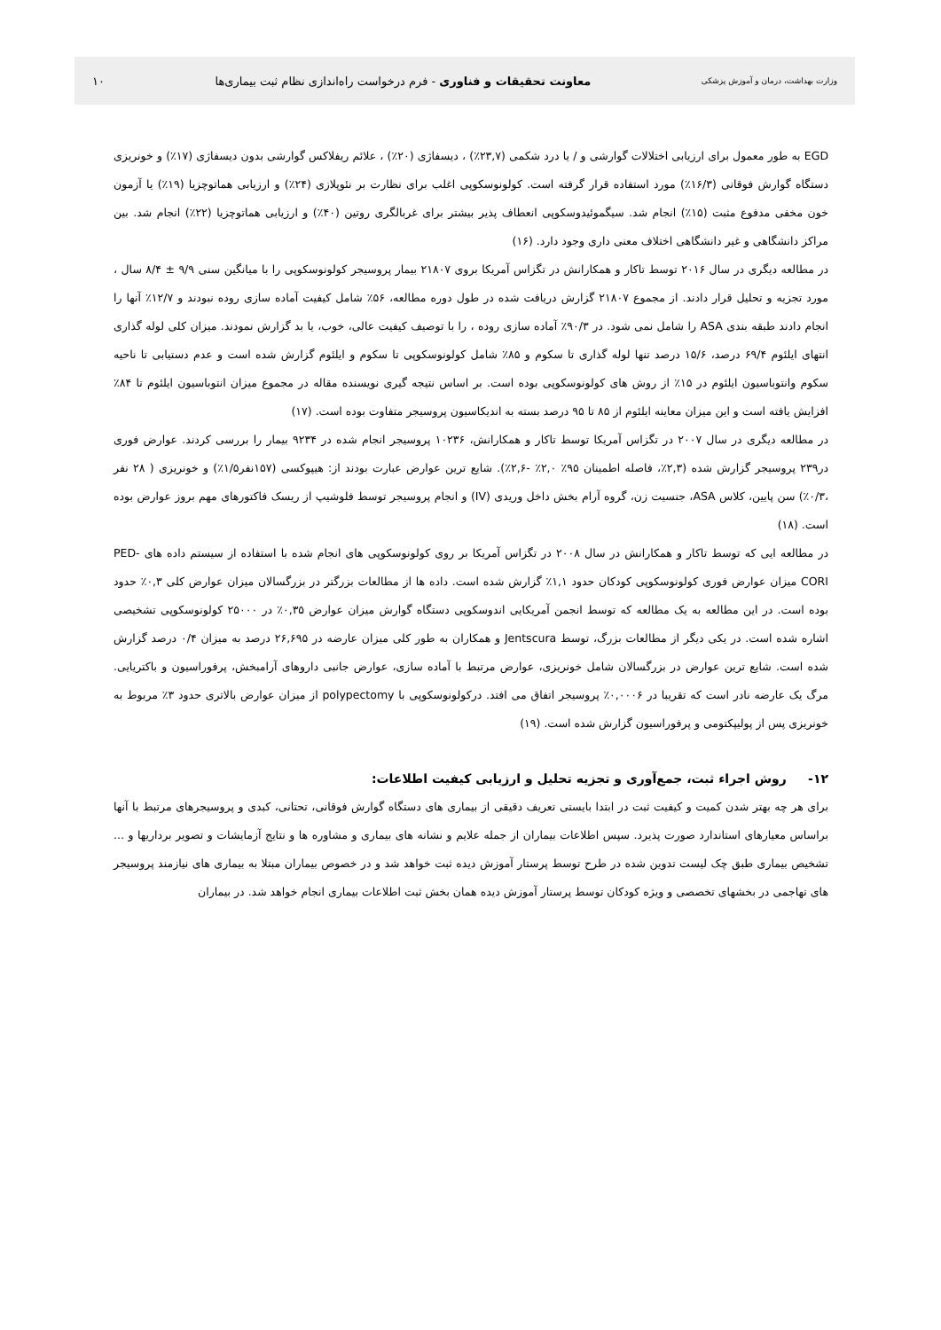وزارت بهداشت، درمان و آموزش پزشکی معاونت تحقیقات و فناوری - فرم درخواست راه‌اندازی نظام ثبت بیماری‌ها ۱۰
EGD به طور معمول برای ارزیابی اختلالات گوارشی و / یا درد شکمی (۲۳,۷٪) ، دیسفاژی (۲۰٪) ، علائم ریفلاکس گوارشی بدون دیسفاژی (۱۷٪) و خونریزی دستگاه گوارش فوقانی (۱۶/۳٪) مورد استفاده قرار گرفته است. کولونوسکوپی اغلب برای نظارت بر نئوپلازی (۲۴٪) و ارزیابی هماتوچزیا (۱۹٪) یا آزمون خون مخفی مدفوع مثبت (۱۵٪) انجام شد. سیگموئیدوسکوپی انعطاف پذیر بیشتر برای غربالگری روتین (۴۰٪) و ارزیابی هماتوچزیا (۲۲٪) انجام شد. بین مراکز دانشگاهی و غیر دانشگاهی اختلاف معنی داری وجود دارد. (۱۶)
در مطالعه دیگری در سال ۲۰۱۶ توسط تاکار و همکارانش در تگزاس آمریکا بروی ۲۱۸۰۷ بیمار پروسیجر کولونوسکوپی را با میانگین سنی ۹/۹ ± ۸/۴ سال ، مورد تجزیه و تحلیل قرار دادند. از مجموع ۲۱۸۰۷ گزارش دریافت شده در طول دوره مطالعه، ۵۶٪ شامل کیفیت آماده سازی روده نبودند و ۱۲/۷٪ آنها را انجام دادند طبقه بندی ASA را شامل نمی شود. در ۹۰/۳٪ آماده سازی روده ، را با توصیف کیفیت عالی، خوب، یا بد گزارش نمودند. میزان کلی لوله گذاری انتهای ایلئوم ۶۹/۴ درصد، ۱۵/۶ درصد تنها لوله گذاری تا سکوم و ۸۵٪ شامل کولونوسکوپی تا سکوم و ایلئوم گزارش شده است و عدم دستیابی تا ناحیه سکوم وانتوباسیون ایلئوم در ۱۵٪ از روش های کولونوسکوپی بوده است. بر اساس نتیجه گیری نویسنده مقاله در مجموع میزان انتوباسیون ایلئوم تا ۸۴٪ افزایش یافته است و این میزان معاینه ایلئوم از ۸۵ تا ۹۵ درصد بسته به اندیکاسیون پروسیجر متفاوت بوده است. (۱۷)
در مطالعه دیگری در سال ۲۰۰۷ در تگزاس آمریکا توسط تاکار و همکارانش، ۱۰۲۳۶ پروسیجر انجام شده در ۹۲۳۴ بیمار را بررسی کردند. عوارض فوری در۲۳۹ پروسیجر گزارش شده (۲,۳٪، فاصله اطمینان ۹۵٪ ۲,۰٪ -۲,۶٪). شایع ترین عوارض عبارت بودند از: هیپوکسی (۱۵۷نفر۱/۵٪) و خونریزی ( ۲۸ نفر ،۰/۳٪) سن پایین، کلاس ASA، جنسیت زن، گروه آرام بخش داخل وریدی (IV) و انجام پروسیجر توسط فلوشیپ از ریسک فاکتورهای مهم بروز عوارض بوده است. (۱۸)
در مطالعه ایی که توسط تاکار و همکارانش در سال ۲۰۰۸ در تگزاس آمریکا بر روی کولونوسکوپی های انجام شده با استفاده از سیستم داده های PED-CORI میزان عوارض فوری کولونوسکوپی کودکان حدود ۱,۱٪ گزارش شده است. داده ها از مطالعات بزرگتر در بزرگسالان میزان عوارض کلی ۰,۳٪ حدود بوده است. در این مطالعه به یک مطالعه که توسط انجمن آمریکایی اندوسکوپی دستگاه گوارش میزان عوارض ۰,۳۵٪ در ۲۵۰۰۰ کولونوسکوپی تشخیصی اشاره شده است. در یکی دیگر از مطالعات بزرگ، توسط Jentscura و همکاران به طور کلی میزان عارضه در ۲۶,۶۹۵ درصد به میزان ۰/۴ درصد گزارش شده است. شایع ترین عوارض در بزرگسالان شامل خونریزی، عوارض مرتبط با آماده سازی، عوارض جانبی داروهای آرامبخش، پرفوراسیون و باکتریایی. مرگ یک عارضه نادر است که تقریبا در ۰,۰۰۰۶٪ پروسیجر اتفاق می افتد. درکولونوسکوپی با polypectomy از میزان عوارض بالاتری حدود ۳٪ مربوط به خونریزی پس از پولیپکتومی و پرفوراسیون گزارش شده است. (۱۹)
۱۲- روش اجراء ثبت، جمع‌آوری و تجزیه تحلیل و ارزیابی کیفیت اطلاعات:
برای هر چه بهتر شدن کمیت و کیفیت ثبت در ابتدا بایستی تعریف دقیقی از بیماری های دستگاه گوارش فوقانی، تحتانی، کبدی و پروسیجرهای مرتبط با آنها براساس معیارهای استاندارد صورت پذیرد. سپس اطلاعات بیماران از جمله علایم و نشانه های بیماری و مشاوره ها و نتایج آزمایشات و تصویر برداریها و ... تشخیص بیماری طبق چک لیست تدوین شده در طرح توسط پرستار آموزش دیده ثبت خواهد شد و در خصوص بیماران مبتلا به بیماری های نیازمند پروسیجر های تهاجمی در بخشهای تخصصی و ویژه کودکان توسط پرستار آموزش دیده همان بخش ثبت اطلاعات بیماری انجام خواهد شد. در بیماران